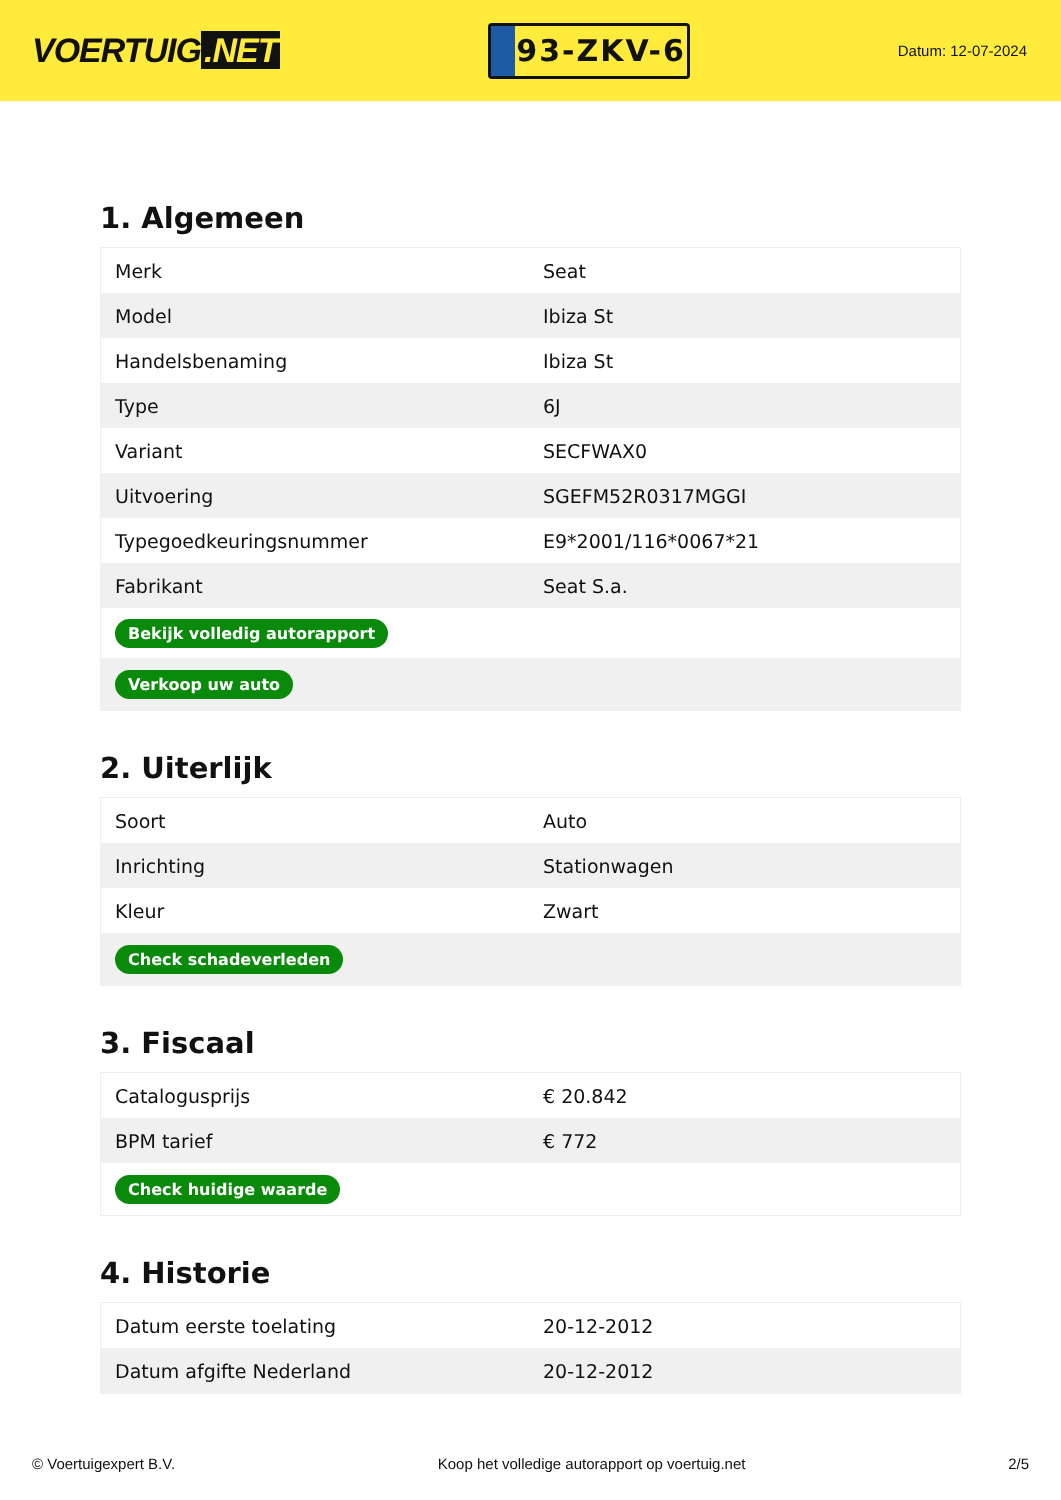VOERTUIG.NET
93-ZKV-6
Datum: 12-07-2024
1. Algemeen
| Merk | Seat |
| Model | Ibiza St |
| Handelsbenaming | Ibiza St |
| Type | 6J |
| Variant | SECFWAX0 |
| Uitvoering | SGEFM52R0317MGGI |
| Typegoedkeuringsnummer | E9*2001/116*0067*21 |
| Fabrikant | Seat S.a. |
| Bekijk volledig autorapport | |
| Verkoop uw auto | |
2. Uiterlijk
| Soort | Auto |
| Inrichting | Stationwagen |
| Kleur | Zwart |
| Check schadeverleden | |
3. Fiscaal
| Catalogusprijs | € 20.842 |
| BPM tarief | € 772 |
| Check huidige waarde | |
4. Historie
| Datum eerste toelating | 20-12-2012 |
| Datum afgifte Nederland | 20-12-2012 |
© Voertuigexpert B.V. Koop het volledige autorapport op voertuig.net 2/5